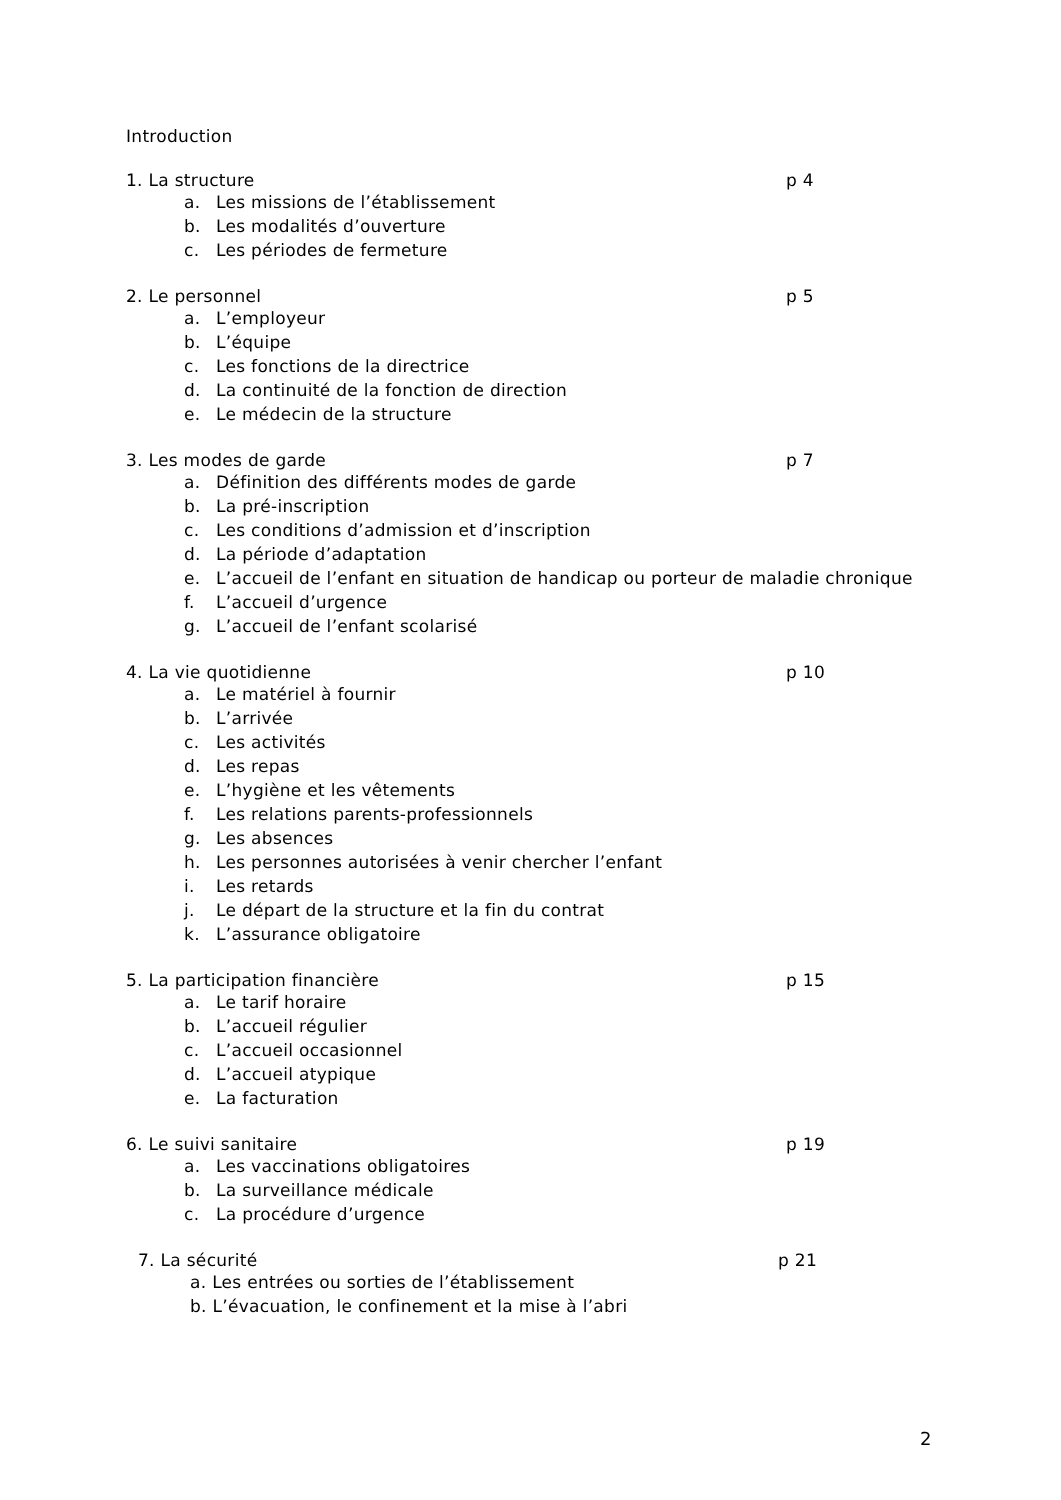Introduction
1. La structure p 4
a. Les missions de l’établissement
b. Les modalités d’ouverture
c. Les périodes de fermeture
2. Le personnel p 5
a. L’employeur
b. L’équipe
c. Les fonctions de la directrice
d. La continuité de la fonction de direction
e. Le médecin de la structure
3. Les modes de garde p 7
a. Définition des différents modes de garde
b. La pré-inscription
c. Les conditions d’admission et d’inscription
d. La période d’adaptation
e. L’accueil de l’enfant en situation de handicap ou porteur de maladie chronique
f. L’accueil d’urgence
g. L’accueil de l’enfant scolarisé
4. La vie quotidienne p 10
a. Le matériel à fournir
b. L’arrivée
c. Les activités
d. Les repas
e. L’hygiène et les vêtements
f. Les relations parents-professionnels
g. Les absences
h. Les personnes autorisées à venir chercher l’enfant
i. Les retards
j. Le départ de la structure et la fin du contrat
k. L’assurance obligatoire
5. La participation financière p 15
a. Le tarif horaire
b. L’accueil régulier
c. L’accueil occasionnel
d. L’accueil atypique
e. La facturation
6. Le suivi sanitaire p 19
a. Les vaccinations obligatoires
b. La surveillance médicale
c. La procédure d’urgence
7. La sécurité p 21
a. Les entrées ou sorties de l’établissement
b. L’évacuation, le confinement et la mise à l’abri
2